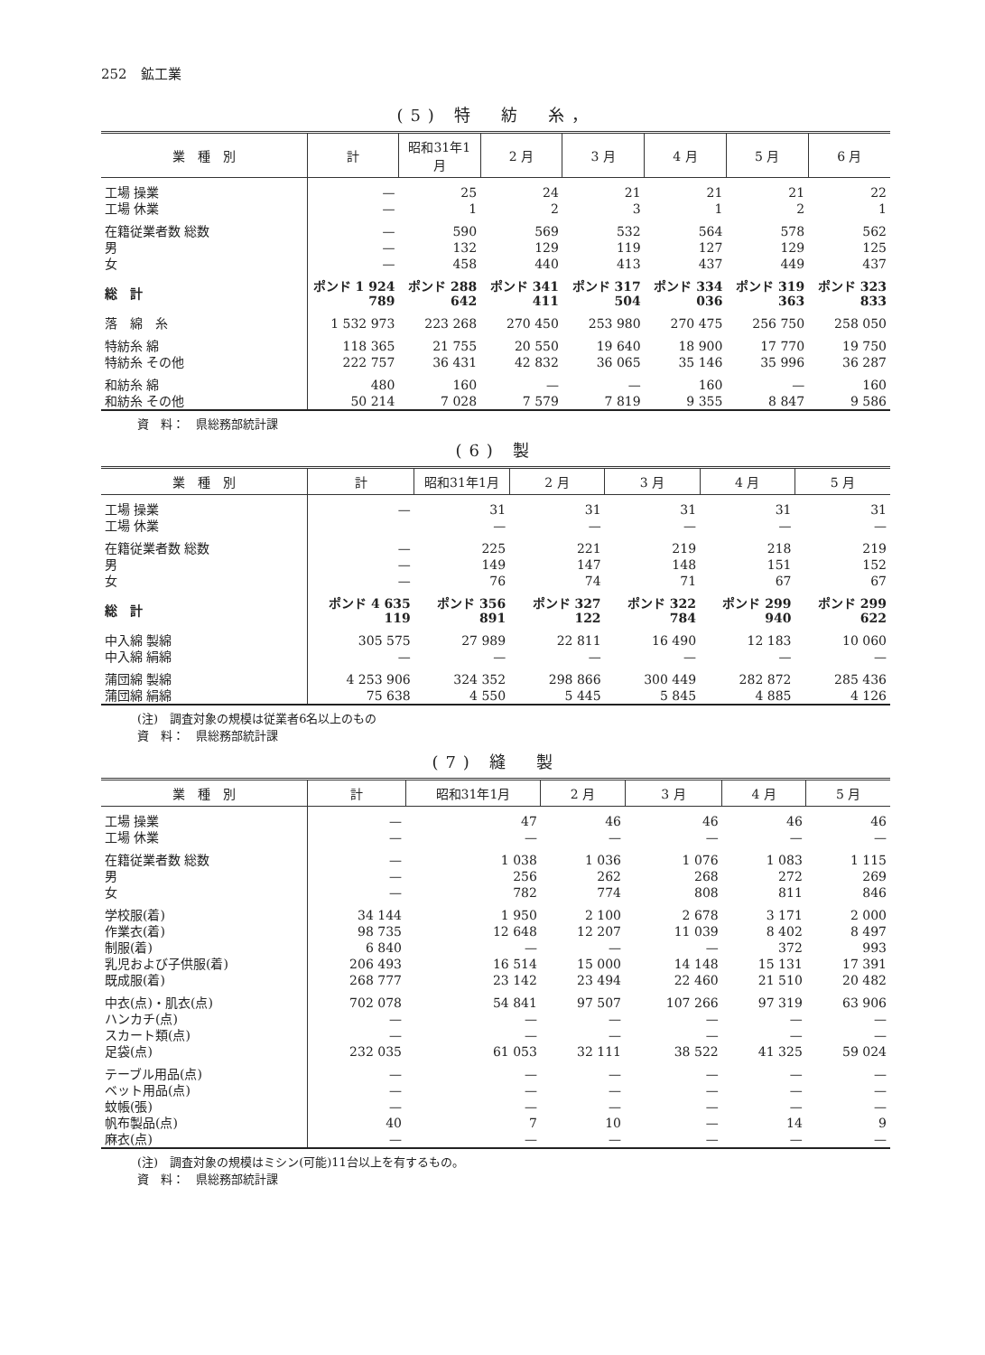252　鉱工業
(5) 特　紡　糸，
| 業 種 別 | 計 | 昭和31年1月 | 2 月 | 3 月 | 4 月 | 5 月 | 6 月 |
| --- | --- | --- | --- | --- | --- | --- | --- |
| 工場 操業 | — | 25 | 24 | 21 | 21 | 21 | 22 |
| 工場 休業 | — | 1 | 2 | 3 | 1 | 2 | 1 |
| 在籍従業者数 総数 | — | 590 | 569 | 532 | 564 | 578 | 562 |
| 男 | — | 132 | 129 | 119 | 127 | 129 | 125 |
| 女 | — | 458 | 440 | 413 | 437 | 449 | 437 |
| 総 計 | ポンド 1 924 789 | ポンド 288 642 | ポンド 341 411 | ポンド 317 504 | ポンド 334 036 | ポンド 319 363 | ポンド 323 833 |
| 落 綿 糸 | 1 532 973 | 223 268 | 270 450 | 253 980 | 270 475 | 256 750 | 258 050 |
| 特紡糸 綿 | 118 365 | 21 755 | 20 550 | 19 640 | 18 900 | 17 770 | 19 750 |
| 特紡糸 その他 | 222 757 | 36 431 | 42 832 | 36 065 | 35 146 | 35 996 | 36 287 |
| 和紡糸 綿 | 480 | 160 | — | — | 160 | — | 160 |
| 和紡糸 その他 | 50 214 | 7 028 | 7 579 | 7 819 | 9 355 | 8 847 | 9 586 |
資　料：　県総務部統計課
(6) 製
| 業 種 別 | 計 | 昭和31年1月 | 2 月 | 3 月 | 4 月 | 5 月 |
| --- | --- | --- | --- | --- | --- | --- |
| 工場 操業 | — | 31 | 31 | 31 | 31 | 31 |
| 工場 休業 | | — | — | — | — | — |
| 在籍従業者数 総数 | — | 225 | 221 | 219 | 218 | 219 |
| 男 | — | 149 | 147 | 148 | 151 | 152 |
| 女 | — | 76 | 74 | 71 | 67 | 67 |
| 総 計 | ポンド 4 635 119 | ポンド 356 891 | ポンド 327 122 | ポンド 322 784 | ポンド 299 940 | ポンド 299 622 |
| 中入綿 製綿 | 305 575 | 27 989 | 22 811 | 16 490 | 12 183 | 10 060 |
| 中入綿 絹綿 | — | — | — | — | — | — |
| 蒲団綿 製綿 | 4 253 906 | 324 352 | 298 866 | 300 449 | 282 872 | 285 436 |
| 蒲団綿 絹綿 | 75 638 | 4 550 | 5 445 | 5 845 | 4 885 | 4 126 |
(注)　調査対象の規模は従業者6名以上のもの
資　料：　県総務部統計課
(7) 縫　製
| 業 種 別 | 計 | 昭和31年1月 | 2 月 | 3 月 | 4 月 | 5 月 |
| --- | --- | --- | --- | --- | --- | --- |
| 工場 操業 | — | 47 | 46 | 46 | 46 | 46 |
| 工場 休業 | — | — | — | — | — | — |
| 在籍従業者数 総数 | — | 1 038 | 1 036 | 1 076 | 1 083 | 1 115 |
| 男 | — | 256 | 262 | 268 | 272 | 269 |
| 女 | — | 782 | 774 | 808 | 811 | 846 |
| 学校服(着) | 34 144 | 1 950 | 2 100 | 2 678 | 3 171 | 2 000 |
| 作業衣(着) | 98 735 | 12 648 | 12 207 | 11 039 | 8 402 | 8 497 |
| 制服(着) | 6 840 | — | — | — | 372 | 993 |
| 乳児および子供服(着) | 206 493 | 16 514 | 15 000 | 14 148 | 15 131 | 17 391 |
| 既成服(着) | 268 777 | 23 142 | 23 494 | 22 460 | 21 510 | 20 482 |
| 中衣(点)・肌衣(点) | 702 078 | 54 841 | 97 507 | 107 266 | 97 319 | 63 906 |
| ハンカチ(点) | — | — | — | — | — | — |
| スカート類(点) | — | — | — | — | — | — |
| 足袋(点) | 232 035 | 61 053 | 32 111 | 38 522 | 41 325 | 59 024 |
| テーブル用品(点) | — | — | — | — | — | — |
| ベット用品(点) | — | — | — | — | — | — |
| 蚊帳(張) | — | — | — | — | — | — |
| 帆布製品(点) | 40 | 7 | 10 | — | 14 | 9 |
| 麻衣(点) | — | — | — | — | — | — |
(注)　調査対象の規模はミシン(可能)11台以上を有するもの。
資　料：　県総務部統計課